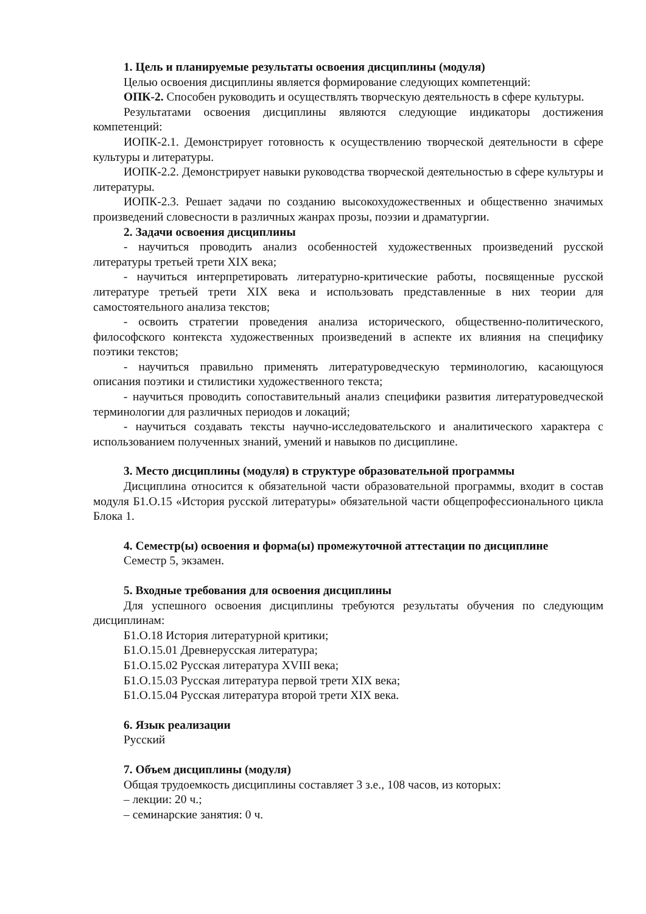1. Цель и планируемые результаты освоения дисциплины (модуля)
Целью освоения дисциплины является формирование следующих компетенций:
ОПК-2. Способен руководить и осуществлять творческую деятельность в сфере культуры.
Результатами освоения дисциплины являются следующие индикаторы достижения компетенций:
ИОПК-2.1. Демонстрирует готовность к осуществлению творческой деятельности в сфере культуры и литературы.
ИОПК-2.2. Демонстрирует навыки руководства творческой деятельностью в сфере культуры и литературы.
ИОПК-2.3. Решает задачи по созданию высокохудожественных и общественно значимых произведений словесности в различных жанрах прозы, поэзии и драматургии.
2. Задачи освоения дисциплины
- научиться проводить анализ особенностей художественных произведений русской литературы третьей трети XIX века;
- научиться интерпретировать литературно-критические работы, посвященные русской литературе третьей трети XIX века и использовать представленные в них теории для самостоятельного анализа текстов;
- освоить стратегии проведения анализа исторического, общественно-политического, философского контекста художественных произведений в аспекте их влияния на специфику поэтики текстов;
- научиться правильно применять литературоведческую терминологию, касающуюся описания поэтики и стилистики художественного текста;
- научиться проводить сопоставительный анализ специфики развития литературоведческой терминологии для различных периодов и локаций;
- научиться создавать тексты научно-исследовательского и аналитического характера с использованием полученных знаний, умений и навыков по дисциплине.
3. Место дисциплины (модуля) в структуре образовательной программы
Дисциплина относится к обязательной части образовательной программы, входит в состав модуля Б1.О.15 «История русской литературы» обязательной части общепрофессионального цикла Блока 1.
4. Семестр(ы) освоения и форма(ы) промежуточной аттестации по дисциплине
Семестр 5, экзамен.
5. Входные требования для освоения дисциплины
Для успешного освоения дисциплины требуются результаты обучения по следующим дисциплинам:
Б1.О.18 История литературной критики;
Б1.О.15.01 Древнерусская литература;
Б1.О.15.02 Русская литература XVIII века;
Б1.О.15.03 Русская литература первой трети XIX века;
Б1.О.15.04 Русская литература второй трети XIX века.
6. Язык реализации
Русский
7. Объем дисциплины (модуля)
Общая трудоемкость дисциплины составляет 3 з.е., 108 часов, из которых:
– лекции: 20 ч.;
– семинарские занятия: 0 ч.